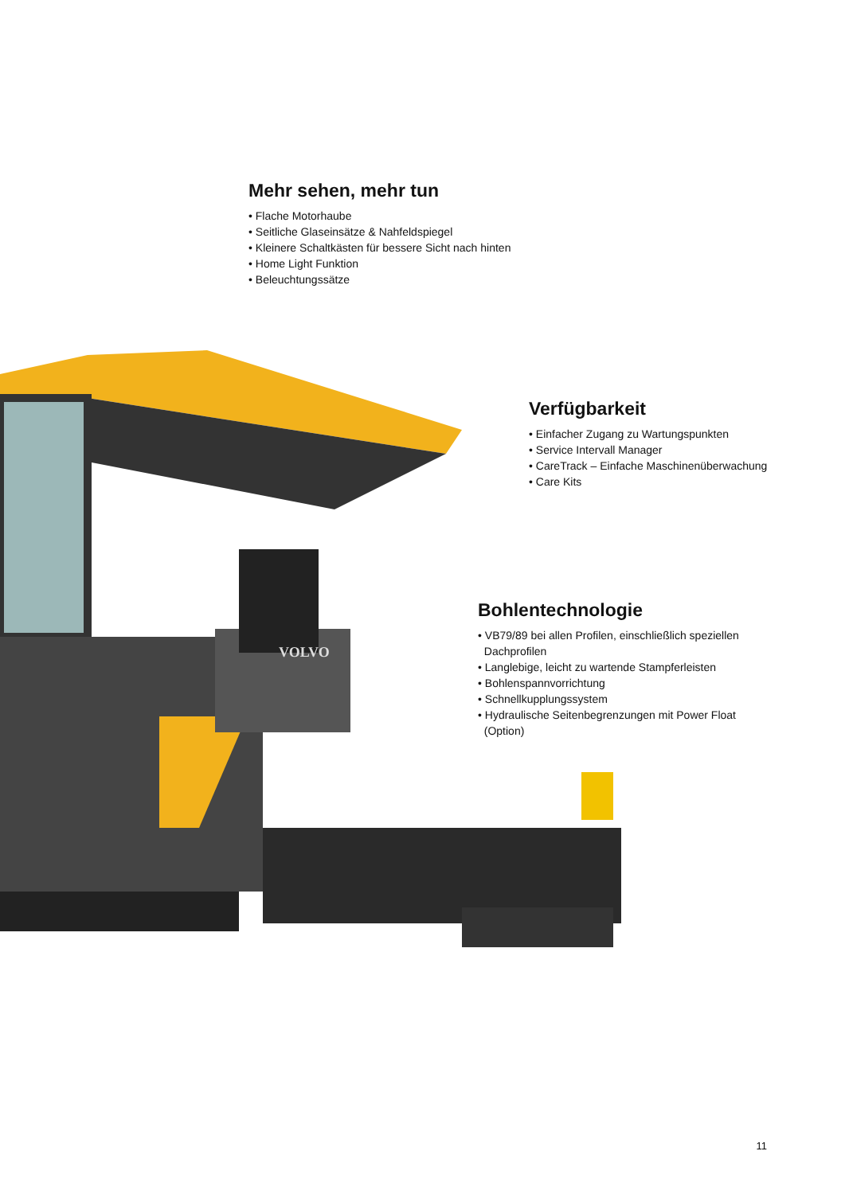VOLVO
Mehr sehen, mehr tun
• Flache Motorhaube
• Seitliche Glaseinsätze & Nahfeldspiegel
• Kleinere Schaltkästen für bessere Sicht nach hinten
• Home Light Funktion
• Beleuchtungssätze
Verfügbarkeit
• Einfacher Zugang zu Wartungspunkten
• Service Intervall Manager
• CareTrack – Einfache Maschinenüberwachung
• Care Kits
Bohlentechnologie
• VB79/89 bei allen Profilen, einschließlich speziellen
Dachprofilen
• Langlebige, leicht zu wartende Stampferleisten
• Bohlenspannvorrichtung
• Schnellkupplungssystem
• Hydraulische Seitenbegrenzungen mit Power Float
(Option)
11